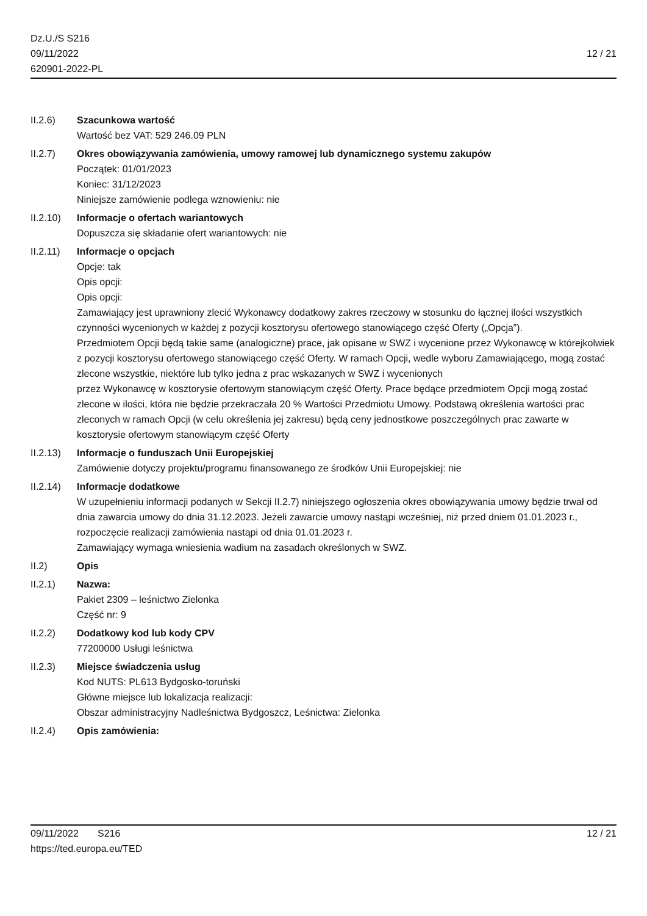Dz.U./S S216
09/11/2022
620901-2022-PL
12 / 21
II.2.6) Szacunkowa wartość
Wartość bez VAT: 529 246.09 PLN
II.2.7) Okres obowiązywania zamówienia, umowy ramowej lub dynamicznego systemu zakupów
Początek: 01/01/2023
Koniec: 31/12/2023
Niniejsze zamówienie podlega wznowieniu: nie
II.2.10)
Informacje o ofertach wariantowych
Dopuszcza się składanie ofert wariantowych: nie
II.2.11)
Informacje o opcjach
Opcje: tak
Opis opcji:
Opis opcji:
Zamawiający jest uprawniony zlecić Wykonawcy dodatkowy zakres rzeczowy w stosunku do łącznej ilości wszystkich czynności wycenionych w każdej z pozycji kosztorysu ofertowego stanowiącego część Oferty („Opcja”).
Przedmiotem Opcji będą takie same (analogiczne) prace, jak opisane w SWZ i wycenione przez Wykonawcę w którejkolwiek z pozycji kosztorysu ofertowego stanowiącego część Oferty. W ramach Opcji, wedle wyboru Zamawiającego, mogą zostać zlecone wszystkie, niektóre lub tylko jedna z prac wskazanych w SWZ i wycenionych
przez Wykonawcę w kosztorysie ofertowym stanowiącym część Oferty. Prace będące przedmiotem Opcji mogą zostać
zlecone w ilości, która nie będzie przekraczała 20 % Wartości Przedmiotu Umowy. Podstawą określenia wartości prac
zleconych w ramach Opcji (w celu określenia jej zakresu) będą ceny jednostkowe poszczególnych prac zawarte w
kosztorysie ofertowym stanowiącym część Oferty
II.2.13)
Informacje o funduszach Unii Europejskiej
Zamówienie dotyczy projektu/programu finansowanego ze środków Unii Europejskiej: nie
II.2.14)
Informacje dodatkowe
W uzupełnieniu informacji podanych w Sekcji II.2.7) niniejszego ogłoszenia okres obowiązywania umowy będzie trwał od dnia zawarcia umowy do dnia 31.12.2023. Jeżeli zawarcie umowy nastąpi wcześniej, niż przed dniem 01.01.2023 r., rozpoczęcie realizacji zamówienia nastąpi od dnia 01.01.2023 r.
Zamawiający wymaga wniesienia wadium na zasadach określonych w SWZ.
II.2) Opis
II.2.1) Nazwa:
Pakiet 2309 – leśnictwo Zielonka
Część nr: 9
II.2.2) Dodatkowy kod lub kody CPV
77200000 Usługi leśnictwa
II.2.3) Miejsce świadczenia usług
Kod NUTS: PL613 Bydgosko-toruński
Główne miejsce lub lokalizacja realizacji:
Obszar administracyjny Nadleśnictwa Bydgoszcz, Leśnictwa: Zielonka
II.2.4) Opis zamówienia:
09/11/2022 S216
https://ted.europa.eu/TED
12 / 21